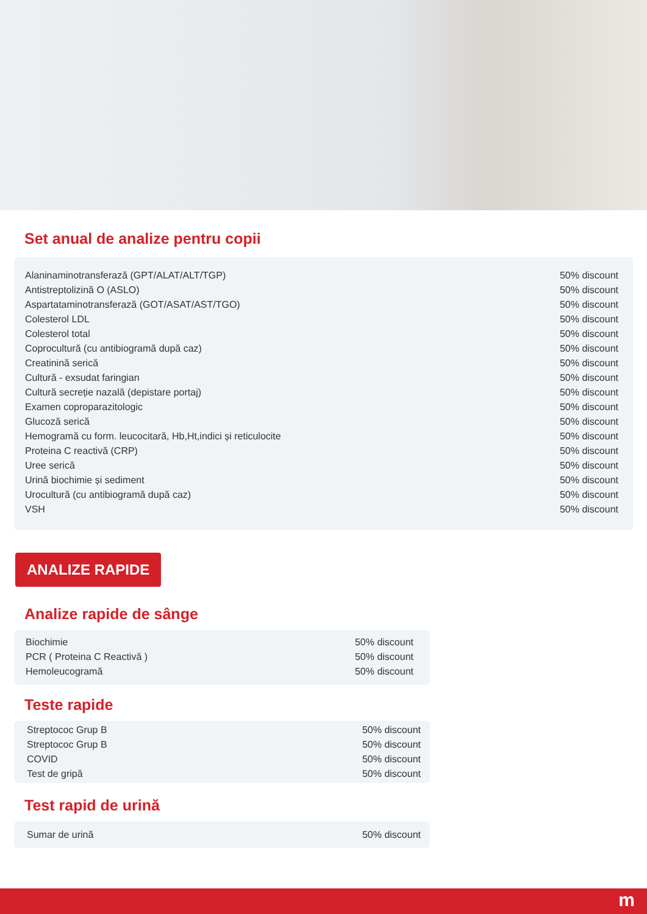Set anual de analize pentru copii
| Alaninaminotransferază (GPT/ALAT/ALT/TGP) | 50% discount |
| Antistreptolizină O (ASLO) | 50% discount |
| Aspartataminotransferază (GOT/ASAT/AST/TGO) | 50% discount |
| Colesterol LDL | 50% discount |
| Colesterol total | 50% discount |
| Coprocultură (cu antibiogramă după caz) | 50% discount |
| Creatinină serică | 50% discount |
| Cultură - exsudat faringian | 50% discount |
| Cultură secreție nazală (depistare portaj) | 50% discount |
| Examen coproparazitologic | 50% discount |
| Glucoză serică | 50% discount |
| Hemogramă cu form. leucocitară, Hb,Ht,indici și reticulocite | 50% discount |
| Proteina C reactivă (CRP) | 50% discount |
| Uree serică | 50% discount |
| Urină biochimie și sediment | 50% discount |
| Urocultură (cu antibiogramă după caz) | 50% discount |
| VSH | 50% discount |
ANALIZE RAPIDE
Analize rapide de sânge
| Biochimie | 50% discount |
| PCR ( Proteina C Reactivă ) | 50% discount |
| Hemoleucogramă | 50% discount |
Teste rapide
| Streptococ Grup B | 50% discount |
| Streptococ Grup B | 50% discount |
| COVID | 50% discount |
| Test de gripă | 50% discount |
Test rapid de urină
| Sumar de urină | 50% discount |
m